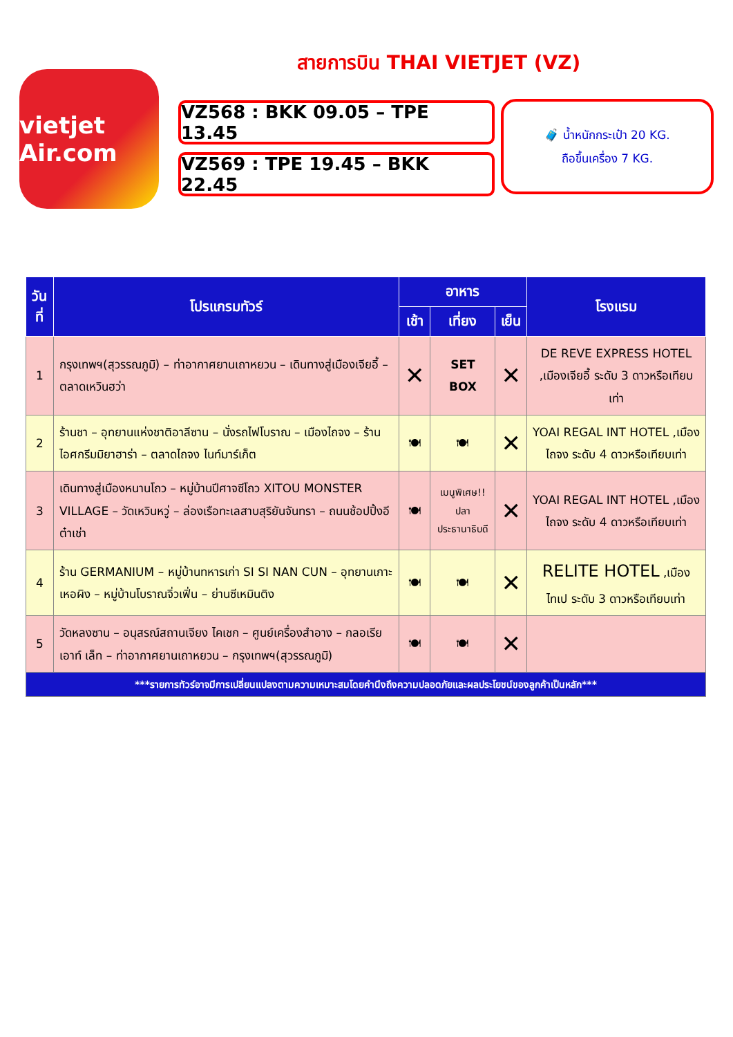vietjet Air.com
สายการบิน THAI VIETJET (VZ)
VZ568 : BKK 09.05 – TPE 13.45
VZ569 : TPE 19.45 – BKK 22.45
🧳 น้ำหนักกระเป๋า 20 KG.
ถือขึ้นเครื่อง 7 KG.
| วันที่ | โปรแกรมทัวร์ | อาหาร | | | โรงแรม |
| --- | --- | --- | --- | --- | --- |
| | | เช้า | เที่ยง | เย็น | |
| 1 | กรุงเทพฯ(สุวรรณภูมิ) – ท่าอากาศยานเถาหยวน – เดินทางสู่เมืองเจียอี้ – ตลาดเหวินฮว่า | ✕ | SET BOX | ✕ | DE REVE EXPRESS HOTEL ,เมืองเจียอี้ ระดับ 3 ดาวหรือเทียบเท่า |
| 2 | ร้านชา – อุทยานแห่งชาติอาลีซาน – นั่งรถไฟโบราณ – เมืองไถจง – ร้านไอศกรีมมิยาฮาร่า – ตลาดไถจง ไนท์มาร์เก็ต | 🍽 | 🍽 | ✕ | YOAI REGAL INT HOTEL ,เมืองไถจง ระดับ 4 ดาวหรือเทียบเท่า |
| 3 | เดินทางสู่เมืองหนานโถว – หมู่บ้านปีศาจซีโถว XITOU MONSTER VILLAGE – วัดเหวินหวู่ – ล่องเรือทะเลสาบสุริยันจันทรา – ถนนช้อปปิ้งอีต๋าเช่า | 🍽 | เมนูพิเศษ!! ปลา ประธานาธิบดี | ✕ | YOAI REGAL INT HOTEL ,เมืองไถจง ระดับ 4 ดาวหรือเทียบเท่า |
| 4 | ร้าน GERMANIUM – หมู่บ้านทหารเก่า SI SI NAN CUN – อุทยานเกาะเหอผิง – หมู่บ้านโบราณจิ่วเฟิ่น – ย่านซีเหมินติง | 🍽 | 🍽 | ✕ | RELITE HOTEL ,เมืองไทเป ระดับ 3 ดาวหรือเทียบเท่า |
| 5 | วัดหลงซาน – อนุสรณ์สถานเจียง ไคเชก – ศูนย์เครื่องสำอาง – กลอเรีย เอาท์ เล็ท – ท่าอากาศยานเถาหยวน – กรุงเทพฯ(สุวรรณภูมิ) | 🍽 | 🍽 | ✕ | |
| ***รายการทัวร์อาจมีการเปลี่ยนแปลงตามความเหมาะสมโดยคำนึงถึงความปลอดภัยและผลประโยชน์ของลูกค้าเป็นหลัก*** | | | | | |